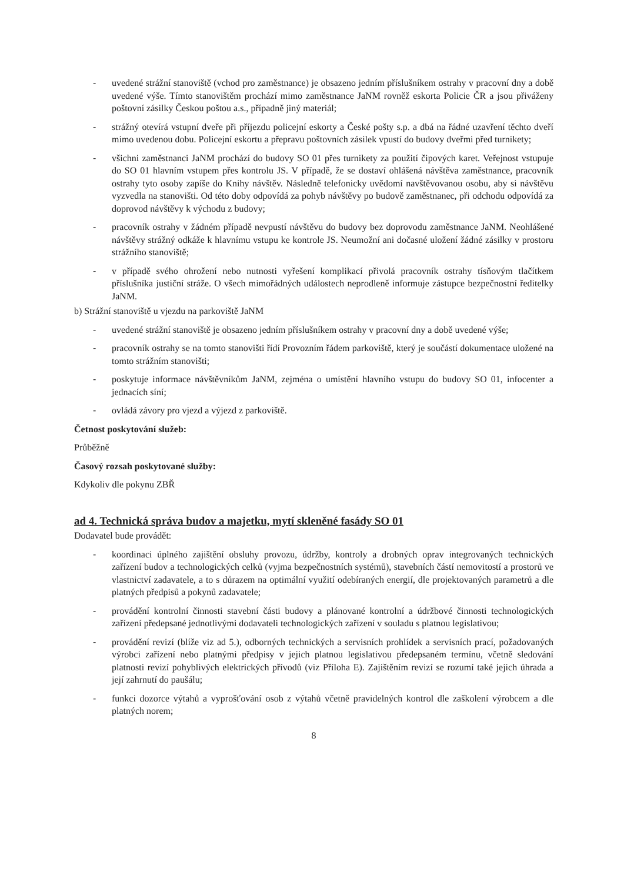- uvedené strážní stanoviště (vchod pro zaměstnance) je obsazeno jedním příslušníkem ostrahy v pracovní dny a době uvedené výše. Tímto stanovištěm prochází mimo zaměstnance JaNM rovněž eskorta Policie ČR a jsou přiváženy poštovní zásilky Českou poštou a.s., případně jiný materiál;
- strážný otevírá vstupní dveře při příjezdu policejní eskorty a České pošty s.p. a dbá na řádné uzavření těchto dveří mimo uvedenou dobu. Policejní eskortu a přepravu poštovních zásilek vpustí do budovy dveřmi před turnikety;
- všichni zaměstnanci JaNM prochází do budovy SO 01 přes turnikety za použití čipových karet. Veřejnost vstupuje do SO 01 hlavním vstupem přes kontrolu JS. V případě, že se dostaví ohlášená návštěva zaměstnance, pracovník ostrahy tyto osoby zapíše do Knihy návštěv. Následně telefonicky uvědomí navštěvovanou osobu, aby si návštěvu vyzvedla na stanovišti. Od této doby odpovídá za pohyb návštěvy po budově zaměstnanec, při odchodu odpovídá za doprovod návštěvy k východu z budovy;
- pracovník ostrahy v žádném případě nevpustí návštěvu do budovy bez doprovodu zaměstnance JaNM. Neohlášené návštěvy strážný odkáže k hlavnímu vstupu ke kontrole JS. Neumožní ani dočasné uložení žádné zásilky v prostoru strážního stanoviště;
- v případě svého ohrožení nebo nutnosti vyřešení komplikací přivolá pracovník ostrahy tísňovým tlačítkem příslušníka justiční stráže. O všech mimořádných událostech neprodleně informuje zástupce bezpečnostní ředitelky JaNM.
b) Strážní stanoviště u vjezdu na parkoviště JaNM
- uvedené strážní stanoviště je obsazeno jedním příslušníkem ostrahy v pracovní dny a době uvedené výše;
- pracovník ostrahy se na tomto stanovišti řídí Provozním řádem parkoviště, který je součástí dokumentace uložené na tomto strážním stanovišti;
- poskytuje informace návštěvníkům JaNM, zejména o umístění hlavního vstupu do budovy SO 01, infocenter a jednacích síní;
- ovládá závory pro vjezd a výjezd z parkoviště.
Četnost poskytování služeb:
Průběžně
Časový rozsah poskytované služby:
Kdykoliv dle pokynu ZBŘ
ad 4. Technická správa budov a majetku, mytí skleněné fasády SO 01
Dodavatel bude provádět:
- koordinaci úplného zajištění obsluhy provozu, údržby, kontroly a drobných oprav integrovaných technických zařízení budov a technologických celků (vyjma bezpečnostních systémů), stavebních částí nemovitostí a prostorů ve vlastnictví zadavatele, a to s důrazem na optimální využití odebíraných energií, dle projektovaných parametrů a dle platných předpisů a pokynů zadavatele;
- provádění kontrolní činnosti stavební části budovy a plánované kontrolní a údržbové činnosti technologických zařízení předepsané jednotlivými dodavateli technologických zařízení v souladu s platnou legislativou;
- provádění revizí (blíže viz ad 5.), odborných technických a servisních prohlídek a servisních prací, požadovaných výrobci zařízení nebo platnými předpisy v jejich platnou legislativou předepsaném termínu, včetně sledování platnosti revizí pohyblivých elektrických přívodů (viz Příloha E). Zajištěním revizí se rozumí také jejich úhrada a její zahrnutí do paušálu;
- funkci dozorce výtahů a vyprošťování osob z výtahů včetně pravidelných kontrol dle zaškolení výrobcem a dle platných norem;
8